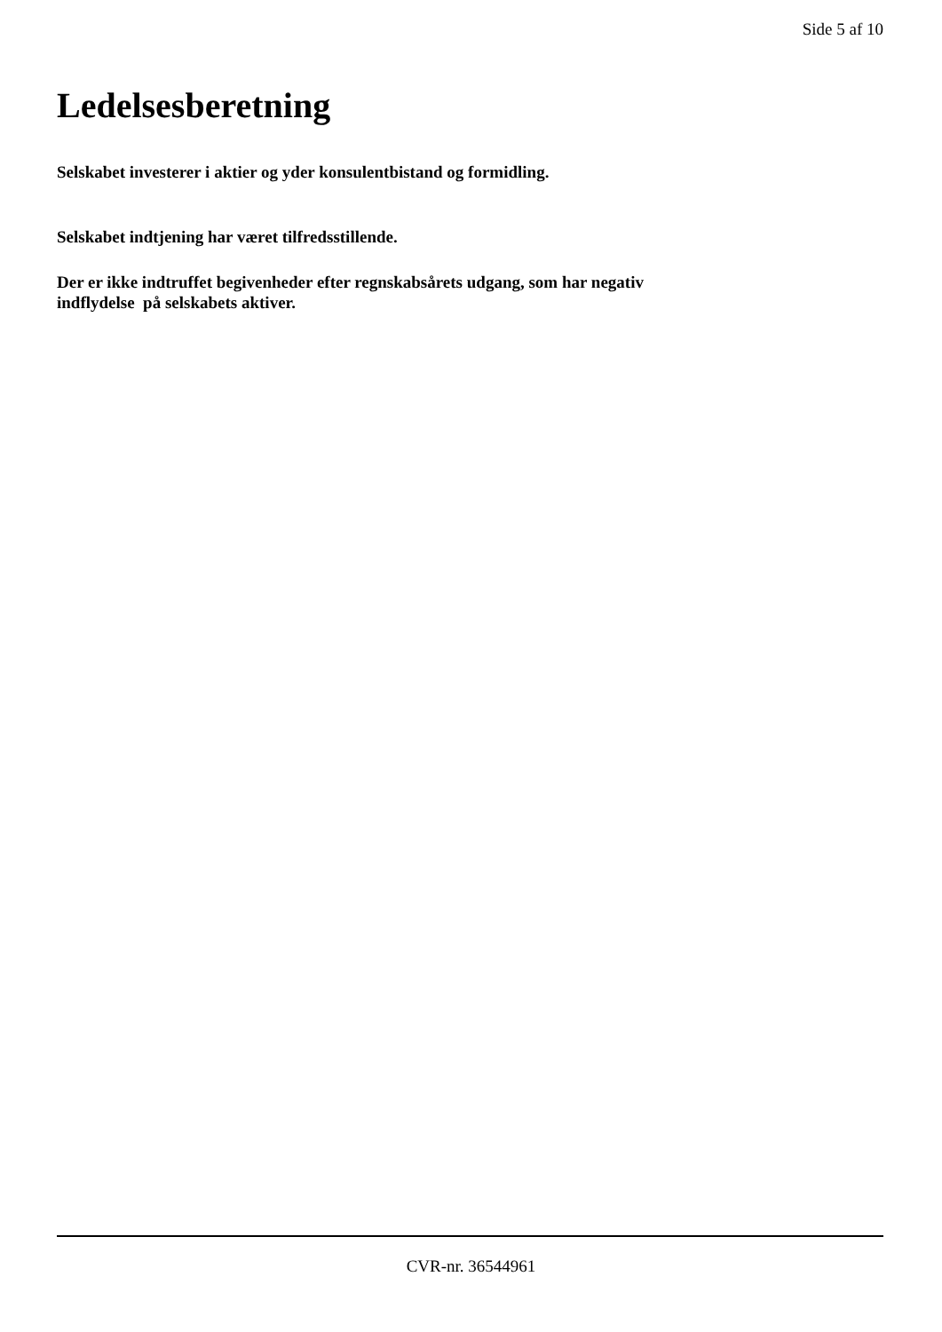Side 5 af 10
Ledelsesberetning
Selskabet investerer i aktier og yder konsulentbistand og formidling.
Selskabet indtjening har været tilfredsstillende.
Der er ikke indtruffet begivenheder efter regnskabsårets udgang, som har negativ
indflydelse på selskabets aktiver.
CVR-nr. 36544961